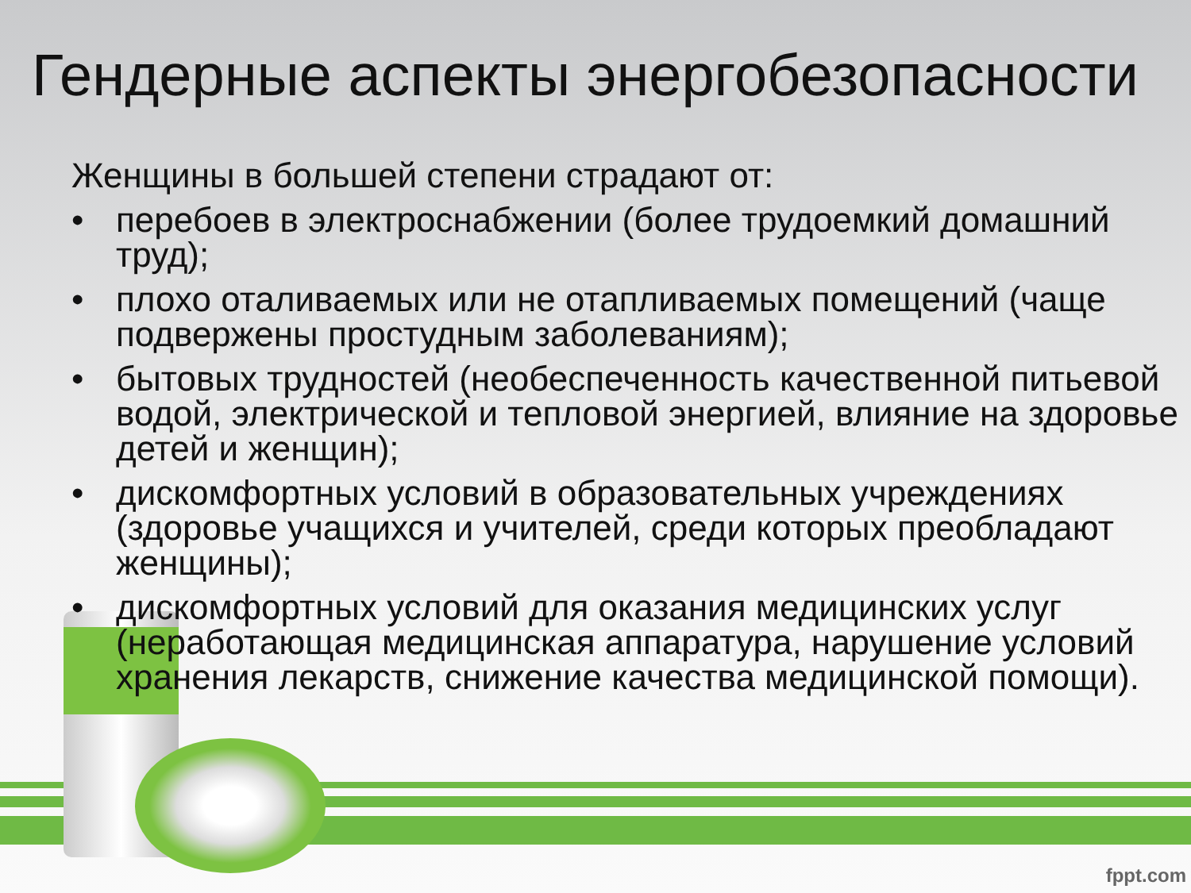Гендерные аспекты энергобезопасности
Женщины в большей степени страдают от:
• перебоев в электроснабжении (более трудоемкий домашний труд);
• плохо оталиваемых или не отапливаемых помещений (чаще подвержены простудным заболеваниям);
• бытовых трудностей (необеспеченность качественной питьевой водой, электрической и тепловой энергией, влияние на здоровье детей и женщин);
• дискомфортных условий в образовательных учреждениях (здоровье учащихся и учителей, среди которых преобладают женщины);
• дискомфортных условий для оказания медицинских услуг (неработающая медицинская аппаратура, нарушение условий хранения лекарств, снижение качества медицинской помощи).
fppt.com